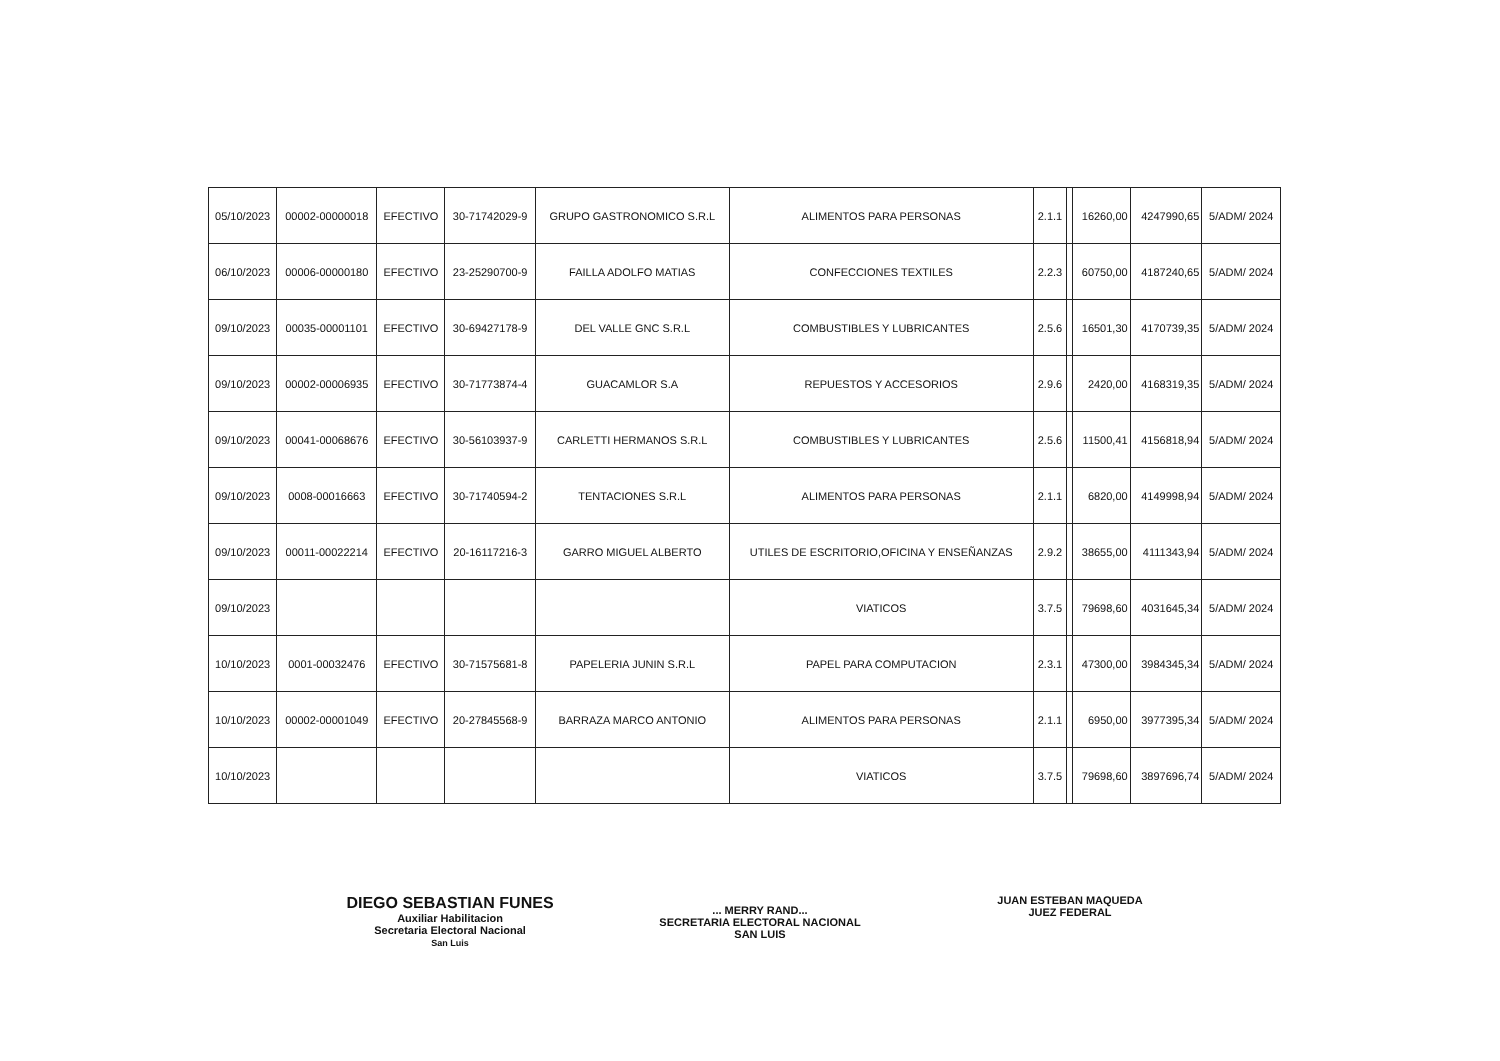| 05/10/2023 | 00002-00000018 | EFECTIVO | 30-71742029-9 | GRUPO GASTRONOMICO S.R.L | ALIMENTOS PARA PERSONAS | 2.1.1 | | 16260,00 | 4247990,65 | 5/ADM/ 2024 |
| 06/10/2023 | 00006-00000180 | EFECTIVO | 23-25290700-9 | FAILLA ADOLFO MATIAS | CONFECCIONES TEXTILES | 2.2.3 | | 60750,00 | 4187240,65 | 5/ADM/ 2024 |
| 09/10/2023 | 00035-00001101 | EFECTIVO | 30-69427178-9 | DEL VALLE GNC S.R.L | COMBUSTIBLES Y LUBRICANTES | 2.5.6 | | 16501,30 | 4170739,35 | 5/ADM/ 2024 |
| 09/10/2023 | 00002-00006935 | EFECTIVO | 30-71773874-4 | GUACAMLOR S.A | REPUESTOS Y ACCESORIOS | 2.9.6 | | 2420,00 | 4168319,35 | 5/ADM/ 2024 |
| 09/10/2023 | 00041-00068676 | EFECTIVO | 30-56103937-9 | CARLETTI HERMANOS S.R.L | COMBUSTIBLES Y LUBRICANTES | 2.5.6 | | 11500,41 | 4156818,94 | 5/ADM/ 2024 |
| 09/10/2023 | 0008-00016663 | EFECTIVO | 30-71740594-2 | TENTACIONES S.R.L | ALIMENTOS PARA PERSONAS | 2.1.1 | | 6820,00 | 4149998,94 | 5/ADM/ 2024 |
| 09/10/2023 | 00011-00022214 | EFECTIVO | 20-16117216-3 | GARRO MIGUEL ALBERTO | UTILES DE ESCRITORIO,OFICINA Y ENSEÑANZAS | 2.9.2 | | 38655,00 | 4111343,94 | 5/ADM/ 2024 |
| 09/10/2023 | | | | | VIATICOS | 3.7.5 | | 79698,60 | 4031645,34 | 5/ADM/ 2024 |
| 10/10/2023 | 0001-00032476 | EFECTIVO | 30-71575681-8 | PAPELERIA JUNIN S.R.L | PAPEL PARA COMPUTACION | 2.3.1 | | 47300,00 | 3984345,34 | 5/ADM/ 2024 |
| 10/10/2023 | 00002-00001049 | EFECTIVO | 20-27845568-9 | BARRAZA MARCO ANTONIO | ALIMENTOS PARA PERSONAS | 2.1.1 | | 6950,00 | 3977395,34 | 5/ADM/ 2024 |
| 10/10/2023 | | | | | VIATICOS | 3.7.5 | | 79698,60 | 3897696,74 | 5/ADM/ 2024 |
DIEGO SEBASTIAN FUNES
Auxiliar Habilitacion
Secretaria Electoral Nacional
San Luis
... MERRY RAND...
SECRETARIA ELECTORAL NACIONAL
SAN LUIS
JUAN ESTEBAN MAQUEDA
JUEZ FEDERAL